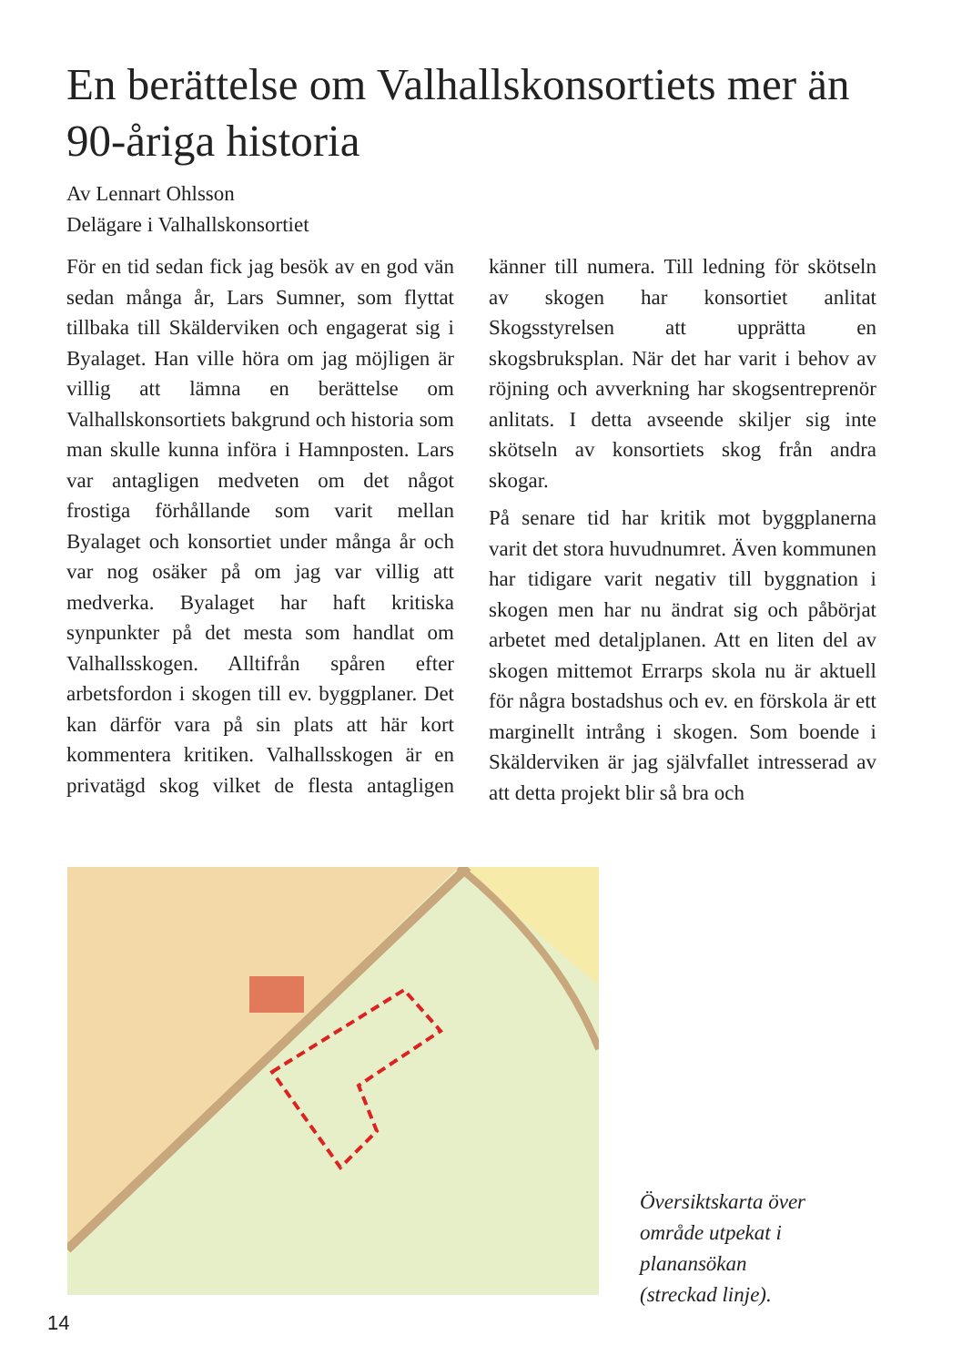En berättelse om Valhallskonsortiets mer än 90-åriga historia
Av Lennart Ohlsson
Delägare i Valhallskonsortiet
För en tid sedan fick jag besök av en god vän sedan många år, Lars Sumner, som flyttat tillbaka till Skälderviken och engagerat sig i Byalaget. Han ville höra om jag möjligen är villig att lämna en berättelse om Valhallskonsortiets bakgrund och historia som man skulle kunna införa i Hamnposten. Lars var antagligen medveten om det något frostiga förhållande som varit mellan Byalaget och konsortiet under många år och var nog osäker på om jag var villig att medverka. Byalaget har haft kritiska synpunkter på det mesta som handlat om Valhallsskogen. Alltifrån spåren efter arbetsfordon i skogen till ev. byggplaner. Det kan därför vara på sin plats att här kort kommentera kritiken. Valhallsskogen är en privatägd skog vilket de flesta antagligen känner till numera. Till ledning för skötseln av skogen har konsortiet anlitat Skogsstyrelsen att upprätta en skogsbruksplan. När det har varit i behov av röjning och avverkning har skogsentreprenör anlitats. I detta avseende skiljer sig inte skötseln av konsortiets skog från andra skogar.
På senare tid har kritik mot byggplanerna varit det stora huvudnumret. Även kommunen har tidigare varit negativ till byggnation i skogen men har nu ändrat sig och påbörjat arbetet med detaljplanen. Att en liten del av skogen mittemot Errarps skola nu är aktuell för några bostadshus och ev. en förskola är ett marginellt intrång i skogen. Som boende i Skälderviken är jag självfallet intresserad av att detta projekt blir så bra och
Översiktskarta över
område utpekat i
planansökan
(streckad linje).
14